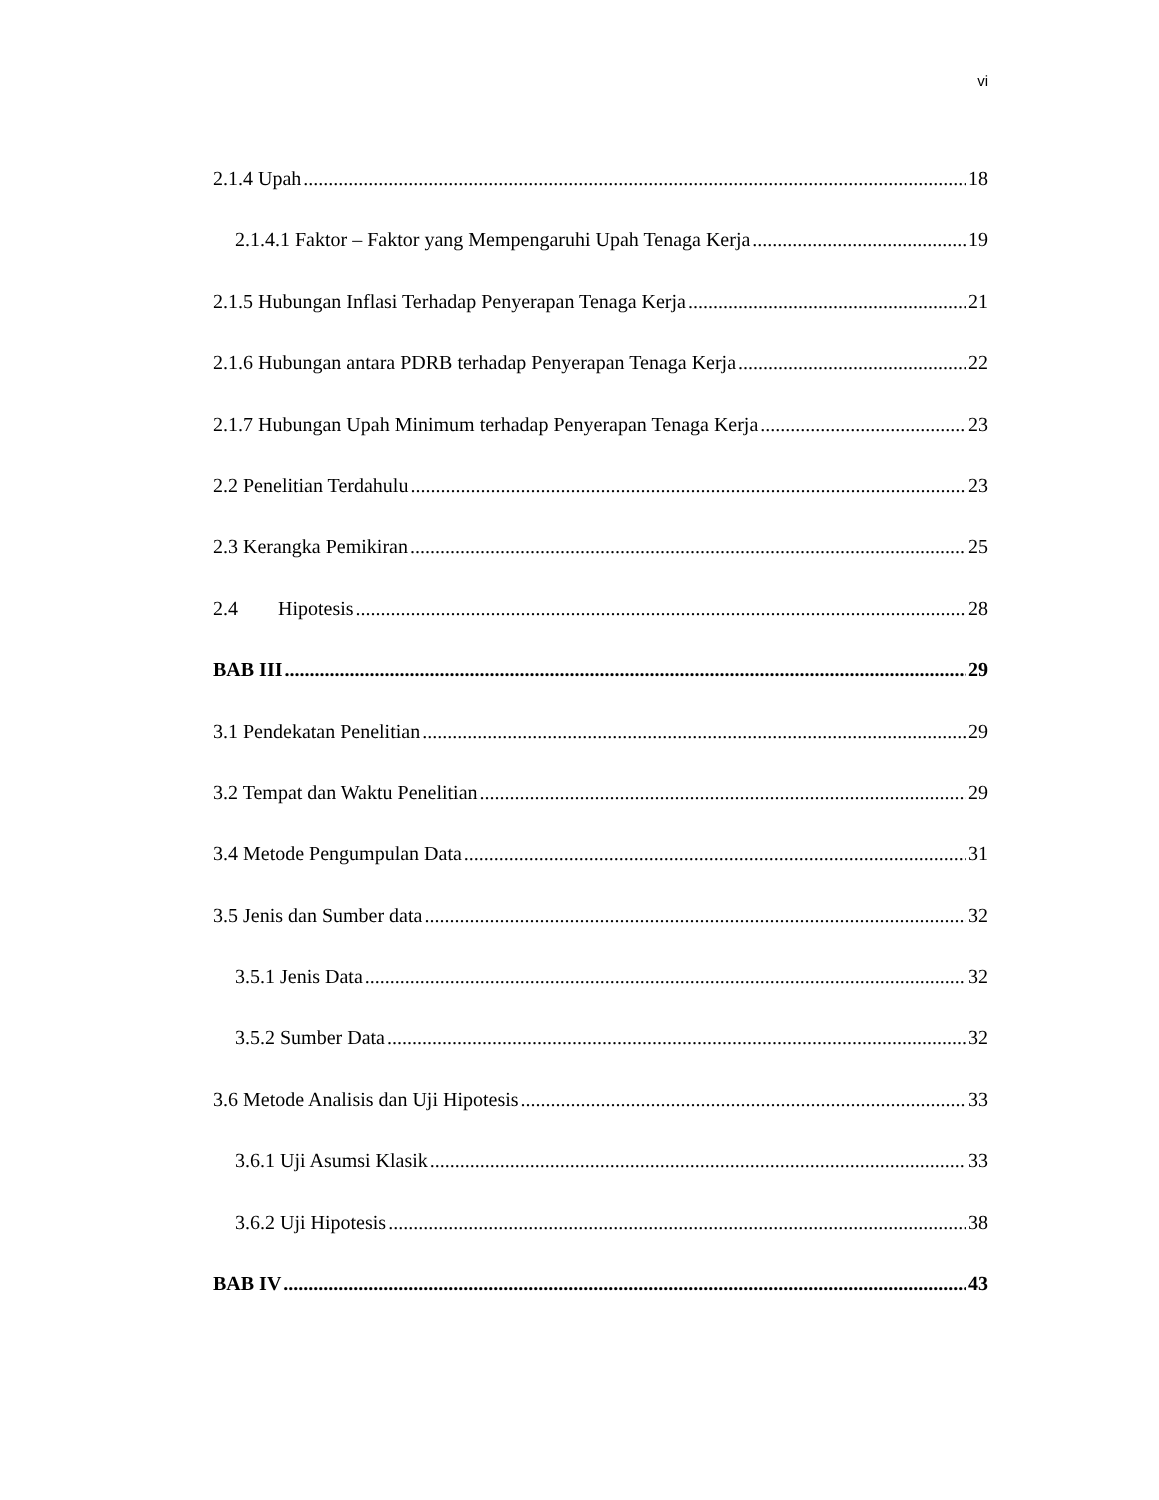vi
2.1.4 Upah 18
2.1.4.1 Faktor – Faktor yang Mempengaruhi Upah Tenaga Kerja 19
2.1.5 Hubungan Inflasi Terhadap Penyerapan Tenaga Kerja 21
2.1.6 Hubungan antara PDRB terhadap Penyerapan Tenaga Kerja 22
2.1.7 Hubungan Upah Minimum terhadap Penyerapan Tenaga Kerja 23
2.2 Penelitian Terdahulu 23
2.3 Kerangka Pemikiran 25
2.4 Hipotesis 28
BAB III 29
3.1 Pendekatan Penelitian 29
3.2 Tempat dan Waktu Penelitian 29
3.4 Metode Pengumpulan Data 31
3.5 Jenis dan Sumber data 32
3.5.1 Jenis Data 32
3.5.2 Sumber Data 32
3.6 Metode Analisis dan Uji Hipotesis 33
3.6.1 Uji Asumsi Klasik 33
3.6.2 Uji Hipotesis 38
BAB IV 43